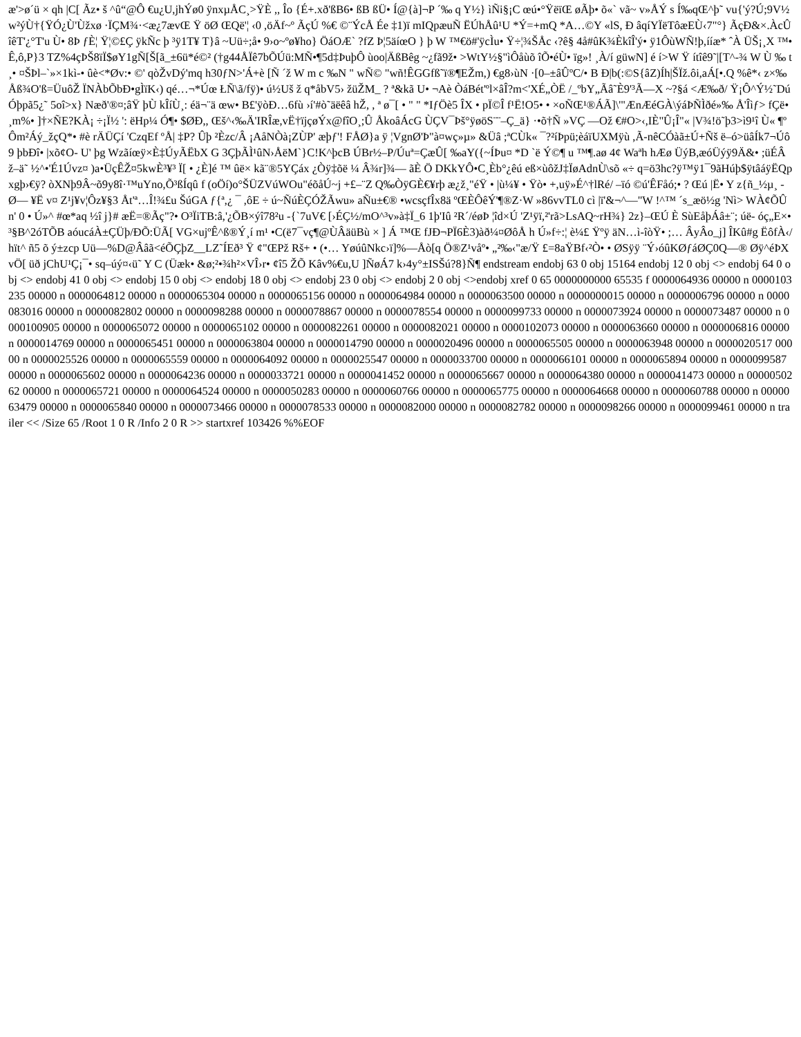æ'>ø´ü × qh |C[ Ãz• š ^û“@Ô €u¿U,jhÝø0 ÿnxµÅC¸>ŸÈ ,, Îo {É+.xð'ßB6• ßB ßÜ• Í@{à]¬P ´‰ q Y½} ìÑi§¡C œú•°ŸëïŒ øÃþ• õ«` vã~ v»ÅÝ s Í‰qŒ^þ˜ vu{'ý?Ú;9V½w²ýÙ†{ŸÓ¿Ù'Ùžxø ·ÏÇM¾·<æ¿7ævŒ Ÿ öØ ŒQë'¦ ‹0 ,öÄf~º ÃçÚ %€ ©¨ÝcÅ Ée ‡1)ï mIQpæuÑ ËÚhÅû¹U *Ý=+mQ *A…©Y «lS, Ð âqíYÏëTôæEÙ‹7"°} ÃçÐ&×.ÀcÛîêT'¿°T'u Ù• 8Þ ƒÈ¦ Ÿ¦©£Ç ÿkÑc þ ³ÿ1T¥ T}â ~Uü÷;å• 9›o~ºø¥ho} ÖáOÆ` ?fZ Þ¦5äíœO } þ W ™€ö#'ÿcÌu• Ÿ÷¦¾ŠÅc ‹?ê§ 4å#ûK¾ÈkîÎ'ý• ÿ1ÔùWÑ!þ,ííæ* ˆÀ ÜŠ¡¸X ™•Ê,ô,P}3 TZ%4çÞŠ8ïÏ$øY1gÑ[Š[ã_±6ü*é©² (†g44ÅÏê7bÕÚü:MÑ•¶5d‡ÞuþÔ ùoo|ÄßBêg ~¿fã9ž• >WtY½§"ìÔåùõ îÕ•éÙ• ïg»! ¸À/í güwN] é í>W Ÿ ítîê9˜|[T^-¾ W Ù ‰ t¸• ¤ŠÞl–`»×1kì-• ûè<*Øv:• ©' qòŽvDý'mq h30ƒN>'Á+è [Ñ ´ž W m c ‰N " wÑ© "wñ!ÊGGfß˜ï®¶EŽm,) €g8›ùN ·[0–±âÛºC/• B Ð|b(:©S{âZ)Íh|ŠÏž.ôi,aÁ[•.Q %ê*‹ z×‰Åß¾O'ß=ÜuôŽ ÏNÀbÕbÐ•gÌïK‹) qé…¬*Úœ ŁÑ\ã/fÿ)• ú½Uš ž q*åbV5› žüŽM_ ? ª&kã U• ¬Aè ÒáBét'ºl×âÎ?m<'XÉ„ÒË /_ºbY„Ãâ˜È9'³Ã—X ~?§á <Æ‰ð/ Ÿ¡Ô^Ý½˜DúÓþpã5¿˜ 5oî>x} Næð'®¤;âŸ þÙ kÎíÙ¸: éä¬¨ä œw• B£'ÿòÐ…6fù ›í'#ò˜äëêâ hŽ, , ª ø¯[ • " " *IƒÖè5 ÎX • pÏ©Î f¹Ë!O5• • ×oÑŒ¹®ÁÃ]\'"ÆnÆéGÀ\ýáÞÑÌðé»‰ Å'Îìƒ> fÇë• ¸m%• ]†×ÑE?KÀ¡ ÷¡Ï½ ': ëHp¼ Ó¶• $ØÐ,, Œš^‹‰Ä'IRÎæ,vË†ïjçøÝx@fîO¸;Û ÅkoâÁcG ÙÇV¯Þš°ÿøöS¨¨–Ç_ä} ·•õ†Ñ »VÇ —Ož €#O>‹,IÈ"Û¡Î"« |V¾!ö˜þ3>ì9¹î Ù« ¶ºÔm²Áý_žçQ*• #è rÄÜÇí 'CzqEf ºÅ| ‡P? Ûþ ²Èzc/Â ¡AåNÒà¡ZÙP' æþƒ'! FÅØ}a ÿ ¦VgnØ'Þ"à¤wç»µ» &Üâ ;ªCÙk« ¯?²íÞpü;èáïUXMÿù ,Ã-nêCÓàã±Ú+Ñš ë–ó>üâÍk7¬Úô9 þbÐî• |xõ¢O- U' þg Wzãíœÿ×È‡ÚyÃËbX G 3ÇþÃÌ¹ûN›ÅëM`}C!K^þcB ÚBr½–P/Úuª=ÇæÛ[ ‰aY({~ÍÞu¤ *D `ë Ý©¶ u ™¶.aø 4¢ Waªh hÆø ÜýB,æóÜýÿ9Ä&• ;üÉÂ ž–ä˜ ½^•'É1Úvz¤ )a•ÜçÊŽ¤5kwÈ³¥³ Ï[ • ¿È]é ™ ûë× kã¨®5YÇáx ¿Òÿ‡õë ¼ Â¾r]¾— ãÈ Ö DKkYÔ•C¸Èb°¿êú eß×ùôžJ‡ÏøAdnÙ\sõ «÷ q=ö3hc?ÿ™ÿ1¯9ãHúþ$ÿtâáÿËQpxgþ›€ÿ? òXNþ9Â~õ9y8î·™uYno,Õ³ßÍqû f (oÖí)o°ŠÜZVúWOu"éõåÚ~j +£–¨Z Q‰ÒÿGÈ€¥rþ æ¿ž¸"éŸ • |ù¼¥ • Ÿò• +,uÿ»É^†lRé/ –ïó ©ú'ÊFåó;• ? Œú |Ë• Y z{ñ_½µ¸ - Ø— ¥Ë v¤ Z¹j¥v¦Ôz¥§3 Åt'ª…Î!¾£u ŠúGA ƒ{ª,¿ ¯ ,ôE ÷ ú~ÑúÈÇÓŽÃwu» aÑu±€® •wcsçfÎx8ä ºŒÈÔêÝ'¶®Z·W »86vvTL0 cì |ï'&¬^—"W !^™ ´s_æö½g 'Nì> WÀ¢ÕÛn' 0 • Ú»^ #œ*aq ½î j}# æË=®Ãç"?• O³ÏiTB:â,'¿ÕB×ýî78²u -{`7uV€ [›ÉÇ½/mO^³v»à‡Ï_6 1þ'Iû ²R´/éøÞ ¦îd×Ú 'Z¹ÿï,²'rã>LsAQ~rH¾} 2z}–ŒÚ È SùEåþÁâ±¨; úë- óç„E×•³§B^2óTÕB aóucáÀ±ÇÜþ/ÐÕ:ÜÃ[ VG×ujºÊ^ß®Ý¸í m¹ •C(ë7¯vç¶@ÙÂäüBù × ] Á ™Œ fJÐ¬PÏ6È3)àð¼¤ØôÅ h Ú»f÷:¦ è¼£ Ÿºÿ äN…ì-îòŸ• ;… ÂyÂo_j] ÎKû#g ËôfÀ‹/hït^ ñ5 õ ý±zcp Uü—%D@Ââã<éÕÇþZ__LZ˜ÍEð³ Ÿ ¢"ŒPž Rš+ • (•… YøúûNkc›ï]%—Åò[q Ö®Z¹våº• „²‰‹"æ/Ÿ £=8aŸBf‹²Ò• • ØSÿÿ ¨Ý›óûKØƒáØÇ0Q—® Øÿ^éÞX vÖ[ üð jChU¹Ç¡¯• sq–úý¤‹ü˜ Y C (Üæk• &ø;²•¾h²×VÎ›r• ¢î5 ŽÕ Kâv%€u,U ]ÑøÁ7 k›4y°±ISŠú?8}Ñ¶ endstream endobj 63 0 obj 15164 endobj 12 0 obj <> endobj 64 0 obj <> endobj 41 0 obj <> endobj 15 0 obj <> endobj 18 0 obj <> endobj 23 0 obj <> endobj 2 0 obj <>endobj xref 0 65 0000000000 65535 f 0000064936 00000 n 0000103235 00000 n 0000064812 00000 n 0000065304 00000 n 0000065156 00000 n 0000064984 00000 n 0000063500 00000 n 0000000015 00000 n 0000006796 00000 n 0000083016 00000 n 0000082802 00000 n 0000098288 00000 n 0000078867 00000 n 0000078554 00000 n 0000099733 00000 n 0000073924 00000 n 0000073487 00000 n 0000100905 00000 n 0000065072 00000 n 0000065102 00000 n 0000082261 00000 n 0000082021 00000 n 0000102073 00000 n 0000063660 00000 n 0000006816 00000 n 0000014769 00000 n 0000065451 00000 n 0000063804 00000 n 0000014790 00000 n 0000020496 00000 n 0000065505 00000 n 0000063948 00000 n 0000020517 00000 n 0000025526 00000 n 0000065559 00000 n 0000064092 00000 n 0000025547 00000 n 0000033700 00000 n 0000066101 00000 n 0000065894 00000 n 0000099587 00000 n 0000065602 00000 n 0000064236 00000 n 0000033721 00000 n 0000041452 00000 n 0000065667 00000 n 0000064380 00000 n 0000041473 00000 n 0000050262 00000 n 0000065721 00000 n 0000064524 00000 n 0000050283 00000 n 0000060766 00000 n 0000065775 00000 n 0000064668 00000 n 0000060788 00000 n 0000063479 00000 n 0000065840 00000 n 0000073466 00000 n 0000078533 00000 n 0000082000 00000 n 0000082782 00000 n 0000098266 00000 n 0000099461 00000 n trailer << /Size 65 /Root 1 0 R /Info 2 0 R >> startxref 103426 %%EOF